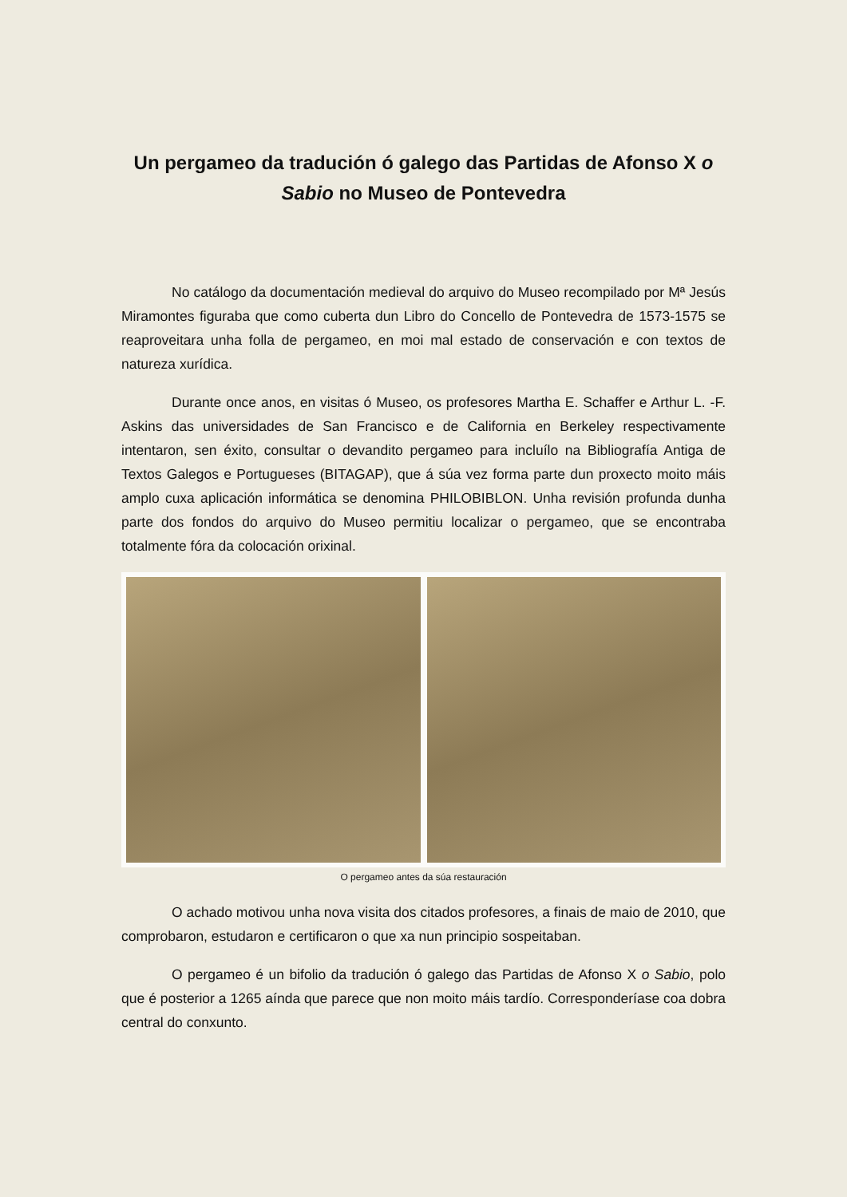Un pergameo da tradución ó galego das Partidas de Afonso X o Sabio no Museo de Pontevedra
No catálogo da documentación medieval do arquivo do Museo recompilado por Mª Jesús Miramontes figuraba que como cuberta dun Libro do Concello de Pontevedra de 1573-1575 se reaproveitara unha folla de pergameo, en moi mal estado de conservación e con textos de natureza xurídica.
Durante once anos, en visitas ó Museo, os profesores Martha E. Schaffer e Arthur L. -F. Askins das universidades de San Francisco e de California en Berkeley respectivamente intentaron, sen éxito, consultar o devandito pergameo para incluílo na Bibliografía Antiga de Textos Galegos e Portugueses (BITAGAP), que á súa vez forma parte dun proxecto moito máis amplo cuxa aplicación informática se denomina PHILOBIBLON. Unha revisión profunda dunha parte dos fondos do arquivo do Museo permitiu localizar o pergameo, que se encontraba totalmente fóra da colocación orixinal.
O pergameo antes da súa restauración
O achado motivou unha nova visita dos citados profesores, a finais de maio de 2010, que comprobaron, estudaron e certificaron o que xa nun principio sospeitaban.
O pergameo é un bifolio da tradución ó galego das Partidas de Afonso X o Sabio, polo que é posterior a 1265 aínda que parece que non moito máis tardío. Corresponderíase coa dobra central do conxunto.